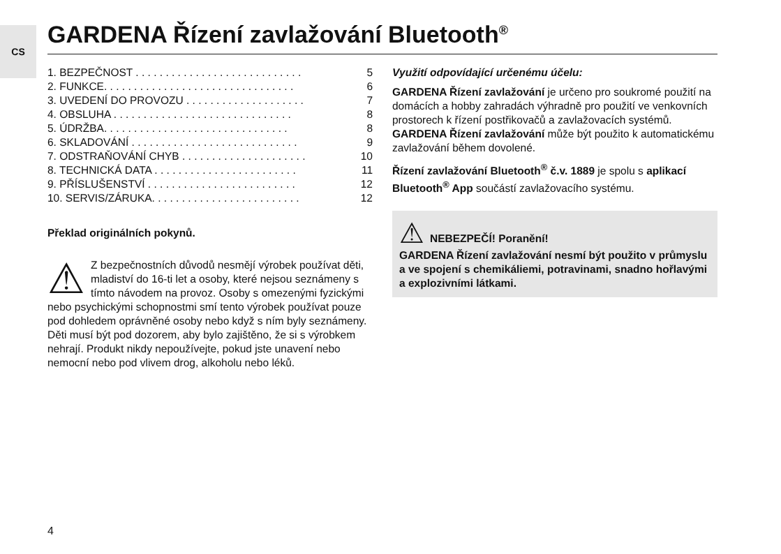CS GARDENA Řízení zavlažování Bluetooth<sup>®</sup>
1. BEZPEČNOST . . . . . . . . . . . . . . . . . . . . . . . . . . . . 5
2. FUNKCE. . . . . . . . . . . . . . . . . . . . . . . . . . . . . . . . 6
3. UVEDENÍ DO PROVOZU . . . . . . . . . . . . . . . . . . . . 7
4. OBSLUHA . . . . . . . . . . . . . . . . . . . . . . . . . . . . . . 8
5. ÚDRŽBA. . . . . . . . . . . . . . . . . . . . . . . . . . . . . . . 8
6. SKLADOVÁNÍ . . . . . . . . . . . . . . . . . . . . . . . . . . . . 9
7. ODSTRAŇOVÁNÍ CHYB . . . . . . . . . . . . . . . . . . . . . 10
8. TECHNICKÁ DATA . . . . . . . . . . . . . . . . . . . . . . . . 11
9. PŘÍSLUŠENSTVÍ . . . . . . . . . . . . . . . . . . . . . . . . . 12
10. SERVIS/ZÁRUKA. . . . . . . . . . . . . . . . . . . . . . . . . 12
Překlad originálních pokynů.
⚠ Z bezpečnostních důvodů nesmějí výrobek používat děti, mladiství do 16-ti let a osoby, které nejsou seznámeny s tímto návodem na provoz. Osoby s omezenými fyzickými nebo psychickými schopnostmi smí tento výrobek používat pouze pod dohledem oprávněné osoby nebo když s ním byly seznámeny. Děti musí být pod dozorem, aby bylo zajištěno, že si s výrobkem nehrají. Produkt nikdy nepoužívejte, pokud jste unavení nebo nemocní nebo pod vlivem drog, alkoholu nebo léků.
Využití odpovídající určenému účelu:
GARDENA Řízení zavlažování je určeno pro soukromé použití na domácích a hobby zahradách výhradně pro použití ve venkovních prostorech k řízení postřikovačů a zavlažovacích systémů. GARDENA Řízení zavlažování může být použito k automatickému zavlažování během dovolené.
Řízení zavlažování Bluetooth<sup>®</sup> č.v. 1889 je spolu s aplikací Bluetooth<sup>®</sup> App součástí zavlažovacího systému.
⚠
NEBEZPEČÍ! Poranění!
GARDENA Řízení zavlažování nesmí být použito v průmyslu a ve spojení s chemikáliemi, potravinami, snadno hořlavými a explozivními látkami.
4